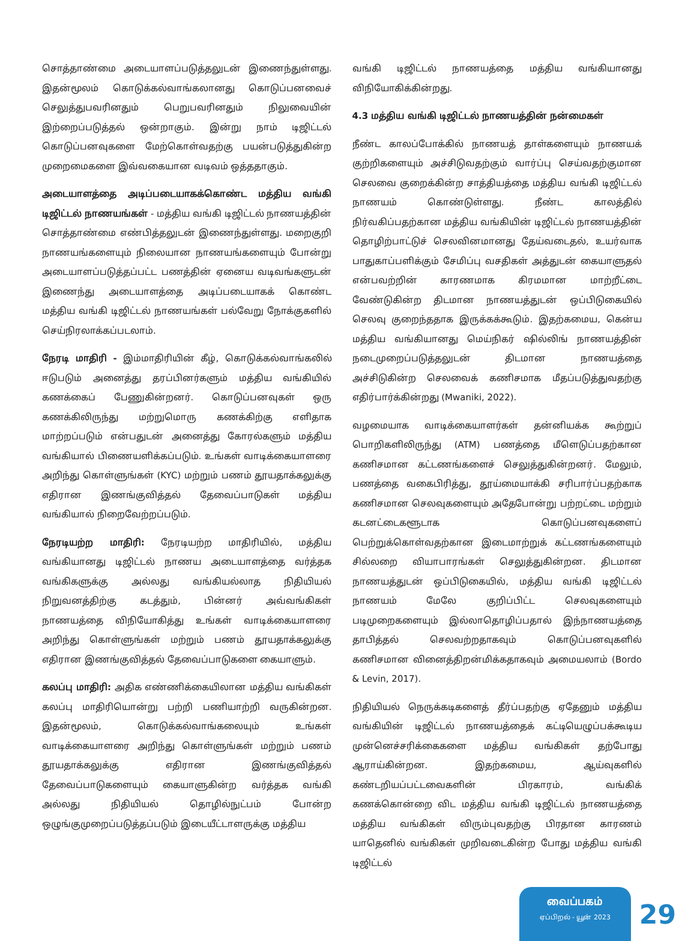சொத்தாண்மை அடையாளப்படுத்தலுடன் இணைந்துள்ளது. இதன்மூலம் கொடுக்கல்வாங்கலானது கொடுப்பனவைச் செலுத்துபவரினதும் பெறுபவரினதும் நிலுவையின் இற்றைப்படுத்தல் ஒன்றாகும். இன்று நாம் டிஜிட்டல் கொடுப்பனவுகளை மேற்கொள்வதற்கு பயன்படுத்துகின்ற முறைமைகளை இவ்வகையான வடிவம் ஒத்ததாகும்.
அடையாளத்தை அடிப்படையாகக்கொண்ட மத்திய வங்கி டிஜிட்டல் நாணயங்கள் - மத்திய வங்கி டிஜிட்டல் நாணயத்தின் சொத்தாண்மை எண்பித்தலுடன் இணைந்துள்ளது. மறைகுறி நாணயங்களையும் நிலையான நாணயங்களையும் போன்று அடையாளப்படுத்தப்பட்ட பணத்தின் ஏனைய வடிவங்களுடன் இணைந்து அடையாளத்தை அடிப்படையாகக் கொண்ட மத்திய வங்கி டிஜிட்டல் நாணயங்கள் பல்வேறு நோக்குகளில் செய்நிரலாக்கப்படலாம்.
நேரடி மாதிரி - இம்மாதிரியின் கீழ், கொடுக்கல்வாங்கலில் ஈடுபடும் அனைத்து தரப்பினர்களும் மத்திய வங்கியில் கணக்கைப் பேணுகின்றனர். கொடுப்பனவுகள் ஒரு கணக்கிலிருந்து மற்றுமொரு கணக்கிற்கு எளிதாக மாற்றப்படும் என்பதுடன் அனைத்து கோரல்களும் மத்திய வங்கியால் பிணையளிக்கப்படும். உங்கள் வாடிக்கையாளரை அறிந்து கொள்ளுங்கள் (KYC) மற்றும் பணம் தூயதாக்கலுக்கு எதிரான இணங்குவித்தல் தேவைப்பாடுகள் மத்திய வங்கியால் நிறைவேற்றப்படும்.
நேரடியற்ற மாதிரி: நேரடியற்ற மாதிரியில், மத்திய வங்கியானது டிஜிட்டல் நாணய அடையாளத்தை வர்த்தக வங்கிகளுக்கு அல்லது வங்கியல்லாத நிதியியல் நிறுவனத்திற்கு கடத்தும், பின்னர் அவ்வங்கிகள் நாணயத்தை விநியோகித்து உங்கள் வாடிக்கையாளரை அறிந்து கொள்ளுங்கள் மற்றும் பணம் தூயதாக்கலுக்கு எதிரான இணங்குவித்தல் தேவைப்பாடுகளை கையாளும்.
கலப்பு மாதிரி: அதிக எண்ணிக்கையிலான மத்திய வங்கிகள் கலப்பு மாதிரியொன்று பற்றி பணியாற்றி வருகின்றன. இதன்மூலம், கொடுக்கல்வாங்கலையும் உங்கள் வாடிக்கையாளரை அறிந்து கொள்ளுங்கள் மற்றும் பணம் தூயதாக்கலுக்கு எதிரான இணங்குவித்தல் தேவைப்பாடுகளையும் கையாளுகின்ற வர்த்தக வங்கி அல்லது நிதியியல் தொழில்நுட்பம் போன்ற ஒழுங்குமுறைப்படுத்தப்படும் இடையீட்டாளருக்கு மத்திய
வங்கி டிஜிட்டல் நாணயத்தை மத்திய வங்கியானது விநியோகிக்கின்றது.
4.3 மத்திய வங்கி டிஜிட்டல் நாணயத்தின் நன்மைகள்
நீண்ட காலப்போக்கில் நாணயத் தாள்களையும் நாணயக் குற்றிகளையும் அச்சிடுவதற்கும் வார்ப்பு செய்வதற்குமான செலவை குறைக்கின்ற சாத்தியத்தை மத்திய வங்கி டிஜிட்டல் நாணயம் கொண்டுள்ளது. நீண்ட காலத்தில் நிர்வகிப்பதற்கான மத்திய வங்கியின் டிஜிட்டல் நாணயத்தின் தொழிற்பாட்டுச் செலவினமானது தேய்வடைதல், உயர்வாக பாதுகாப்பளிக்கும் சேமிப்பு வசதிகள் அத்துடன் கையாளுதல் என்பவற்றின் காரணமாக கிரமமான மாற்றீட்டை வேண்டுகின்ற திடமான நாணயத்துடன் ஒப்பிடுகையில் செலவு குறைந்ததாக இருக்கக்கூடும். இதற்கமைய, கென்ய மத்திய வங்கியானது மெய்நிகர் ஷில்லிங் நாணயத்தின் நடைமுறைப்படுத்தலுடன் திடமான நாணயத்தை அச்சிடுகின்ற செலவைக் கணிசமாக மீதப்படுத்துவதற்கு எதிர்பார்க்கின்றது (Mwaniki, 2022).
வழமையாக வாடிக்கையாளர்கள் தன்னியக்க கூற்றுப் பொறிகளிலிருந்து (ATM) பணத்தை மீளெடுப்பதற்கான கணிசமான கட்டணங்களைச் செலுத்துகின்றனர். மேலும், பணத்தை வகைபிரித்து, தூய்மையாக்கி சரிபார்ப்பதற்காக கணிசமான செலவுகளையும் அதேபோன்று பற்றட்டை மற்றும் கடனட்டைகளூடாக கொடுப்பனவுகளைப் பெற்றுக்கொள்வதற்கான இடைமாற்றுக் கட்டணங்களையும் சில்லறை வியாபாரங்கள் செலுத்துகின்றன. திடமான நாணயத்துடன் ஒப்பிடுகையில், மத்திய வங்கி டிஜிட்டல் நாணயம் மேலே குறிப்பிட்ட செலவுகளையும் படிமுறைகளையும் இல்லாதொழிப்பதால் இந்நாணயத்தை தாபித்தல் செலவற்றதாகவும் கொடுப்பனவுகளில் கணிசமான வினைத்திறன்மிக்கதாகவும் அமையலாம் (Bordo & Levin, 2017).
நிதியியல் நெருக்கடிகளைத் தீர்ப்பதற்கு ஏதேனும் மத்திய வங்கியின் டிஜிட்டல் நாணயத்தைக் கட்டியெழுப்பக்கூடிய முன்னெச்சரிக்கைகளை மத்திய வங்கிகள் தற்போது ஆராய்கின்றன. இதற்கமைய, ஆய்வுகளில் கண்டறியப்பட்டவைகளின் பிரகாரம், வங்கிக் கணக்கொன்றை விட மத்திய வங்கி டிஜிட்டல் நாணயத்தை மத்திய வங்கிகள் விரும்புவதற்கு பிரதான காரணம் யாதெனில் வங்கிகள் முறிவடைகின்ற போது மத்திய வங்கி டிஜிட்டல்
வைப்பகம்
ஏப்பிறல் - யூன் 2023
29